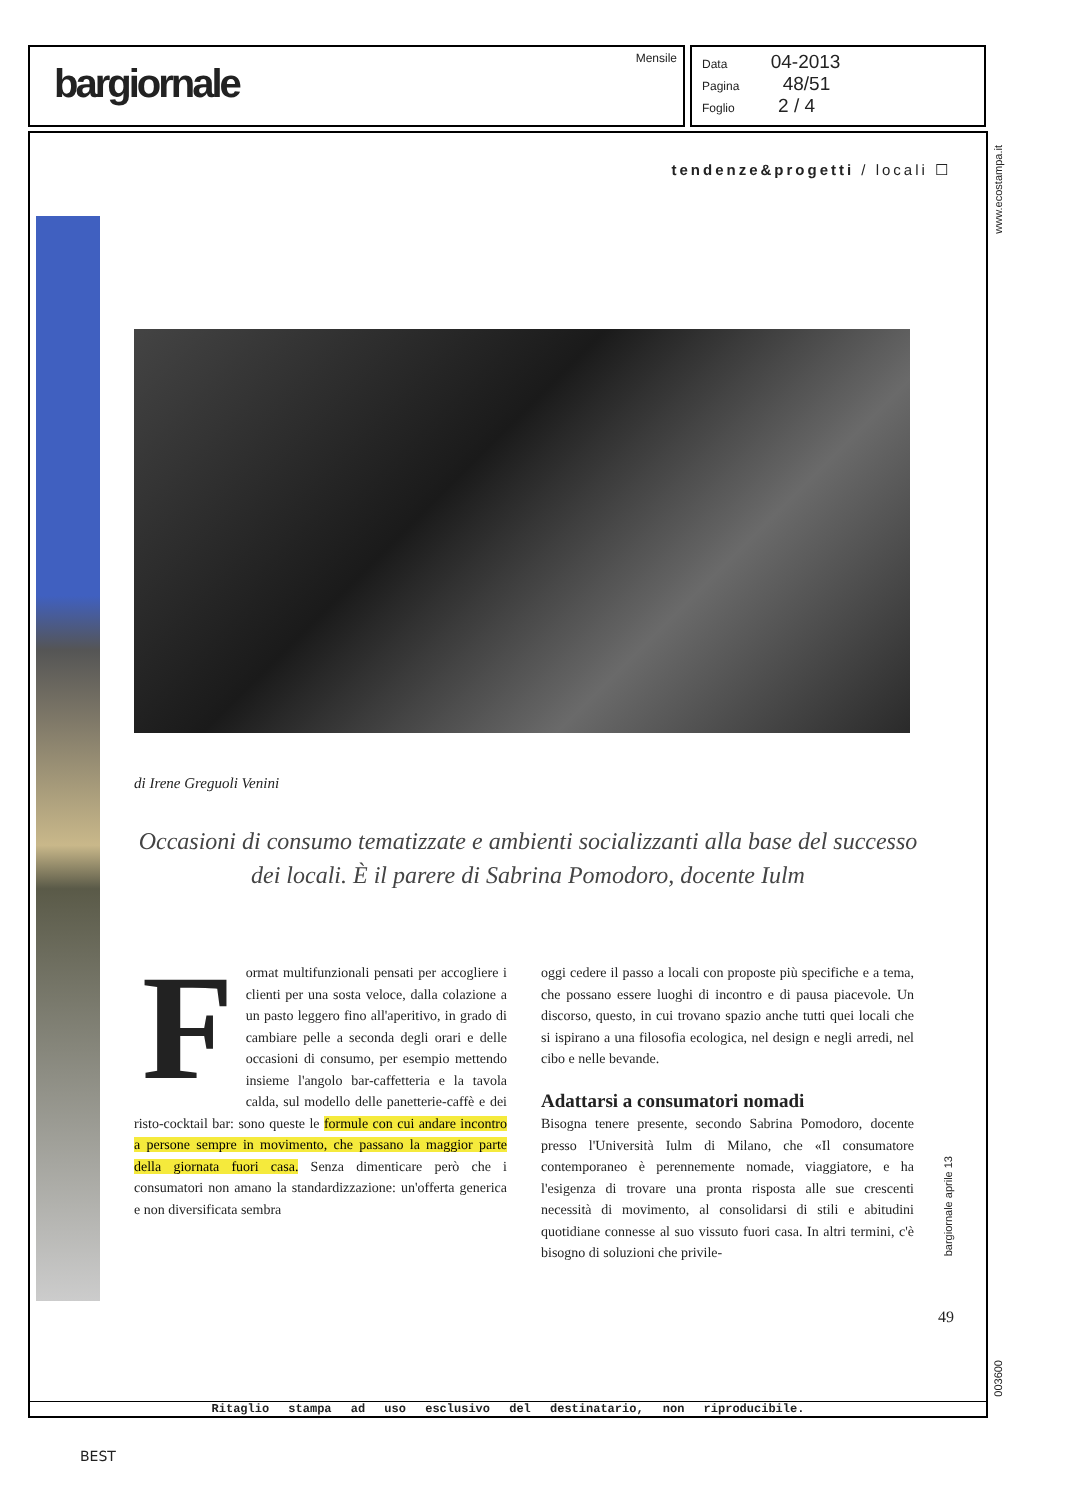bargiornale
Mensile
Data 04-2013
Pagina 48/51
Foglio 2 / 4
www.ecostampa.it
tendenze&progetti / locali ☐
di Irene Greguoli Venini
Occasioni di consumo tematizzate e ambienti socializzanti alla base del successo dei locali. È il parere di Sabrina Pomodoro, docente Iulm
Format multifunzionali pensati per accogliere i clienti per una sosta veloce, dalla colazione a un pasto leggero fino all'aperitivo, in grado di cambiare pelle a seconda degli orari e delle occasioni di consumo, per esempio mettendo insieme l'angolo bar-caffetteria e la tavola calda, sul modello delle panetterie-caffè e dei risto-cocktail bar: sono queste le formule con cui andare incontro a persone sempre in movimento, che passano la maggior parte della giornata fuori casa. Senza dimenticare però che i consumatori non amano la standardizzazione: un'offerta generica e non diversificata sembra
oggi cedere il passo a locali con proposte più specifiche e a tema, che possano essere luoghi di incontro e di pausa piacevole. Un discorso, questo, in cui trovano spazio anche tutti quei locali che si ispirano a una filosofia ecologica, nel design e negli arredi, nel cibo e nelle bevande.
Adattarsi a consumatori nomadi
Bisogna tenere presente, secondo Sabrina Pomodoro, docente presso l'Università Iulm di Milano, che «Il consumatore contemporaneo è perennemente nomade, viaggiatore, e ha l'esigenza di trovare una pronta risposta alle sue crescenti necessità di movimento, al consolidarsi di stili e abitudini quotidiane connesse al suo vissuto fuori casa. In altri termini, c'è bisogno di soluzioni che privile-
bargiornale aprile 13
49
Ritaglio stampa ad uso esclusivo del destinatario, non riproducibile.
003600
BEST